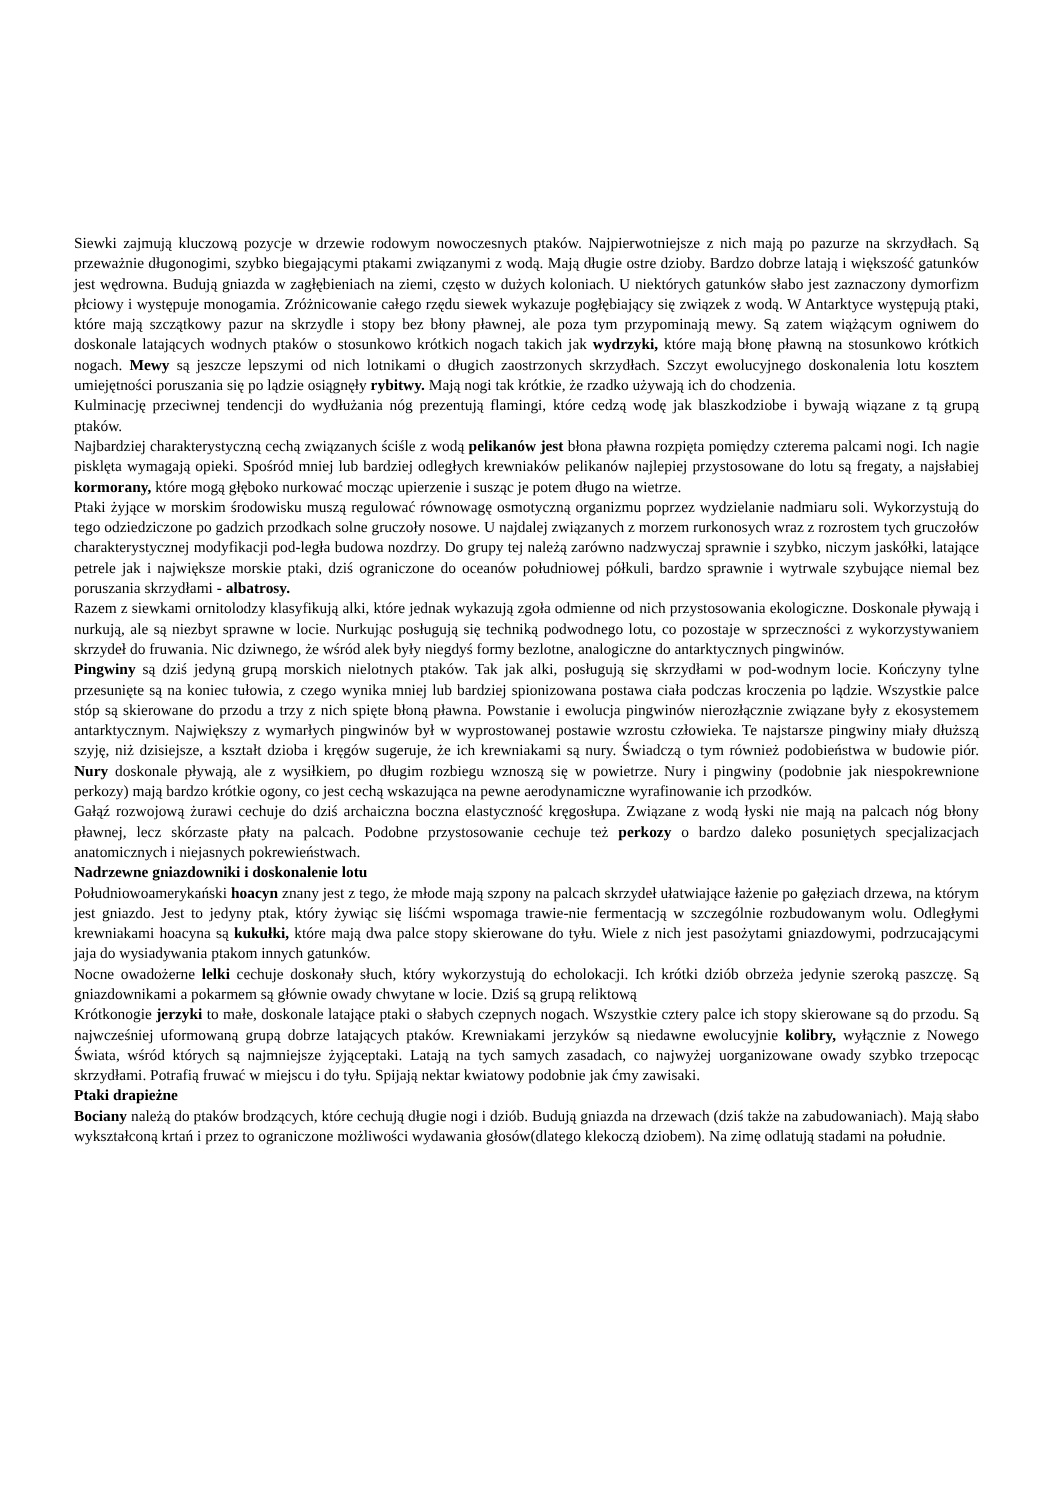Siewki zajmują kluczową pozycje w drzewie rodowym nowoczesnych ptaków. Najpierwotniejsze z nich mają po pazurze na skrzydłach. Są przeważnie długonogimi, szybko biegającymi ptakami związanymi z wodą. Mają długie ostre dzioby. Bardzo dobrze latają i większość gatunków jest wędrowna. Budują gniazda w zagłębieniach na ziemi, często w dużych koloniach. U niektórych gatunków słabo jest zaznaczony dymorfizm płciowy i występuje monogamia. Zróżnicowanie całego rzędu siewek wykazuje pogłębiający się związek z wodą. W Antarktyce występują ptaki, które mają szczątkowy pazur na skrzydle i stopy bez błony pławnej, ale poza tym przypominają mewy. Są zatem wiążącym ogniwem do doskonale latających wodnych ptaków o stosunkowo krótkich nogach takich jak wydrzyki, które mają błonę pławną na stosunkowo krótkich nogach. Mewy są jeszcze lepszymi od nich lotnikami o długich zaostrzonych skrzydłach. Szczyt ewolucyjnego doskonalenia lotu kosztem umiejętności poruszania się po lądzie osiągnęły rybitwy. Mają nogi tak krótkie, że rzadko używają ich do chodzenia.
Kulminację przeciwnej tendencji do wydłużania nóg prezentują flamingi, które cedzą wodę jak blaszkodziobe i bywają wiązane z tą grupą ptaków.
Najbardziej charakterystyczną cechą związanych ściśle z wodą pelikanów jest błona pławna rozpięta pomiędzy czterema palcami nogi. Ich nagie pisklęta wymagają opieki. Spośród mniej lub bardziej odległych krewniaków pelikanów najlepiej przystosowane do lotu są fregaty, a najsłabiej kormorany, które mogą głęboko nurkować mocząc upierzenie i susząc je potem długo na wietrze.
Ptaki żyjące w morskim środowisku muszą regulować równowagę osmotyczną organizmu poprzez wydzielanie nadmiaru soli. Wykorzystują do tego odziedziczone po gadzich przodkach solne gruczoły nosowe. U najdalej związanych z morzem rurkonosych wraz z rozrostem tych gruczołów charakterystycznej modyfikacji pod-legła budowa nozdrzy. Do grupy tej należą zarówno nadzwyczaj sprawnie i szybko, niczym jaskółki, latające petrele jak i największe morskie ptaki, dziś ograniczone do oceanów południowej półkuli, bardzo sprawnie i wytrwale szybujące niemal bez poruszania skrzydłami - albatrosy.
Razem z siewkami ornitolodzy klasyfikują alki, które jednak wykazują zgoła odmienne od nich przystosowania ekologiczne. Doskonale pływają i nurkują, ale są niezbyt sprawne w locie. Nurkując posługują się techniką podwodnego lotu, co pozostaje w sprzeczności z wykorzystywaniem skrzydeł do fruwania. Nic dziwnego, że wśród alek były niegdyś formy bezlotne, analogiczne do antarktycznych pingwinów.
Pingwiny są dziś jedyną grupą morskich nielotnych ptaków. Tak jak alki, posługują się skrzydłami w pod-wodnym locie. Kończyny tylne przesunięte są na koniec tułowia, z czego wynika mniej lub bardziej spionizowana postawa ciała podczas kroczenia po lądzie. Wszystkie palce stóp są skierowane do przodu a trzy z nich spięte błoną pławna. Powstanie i ewolucja pingwinów nierozłącznie związane były z ekosystemem antarktycznym. Największy z wymarłych pingwinów był w wyprostowanej postawie wzrostu człowieka. Te najstarsze pingwiny miały dłuższą szyję, niż dzisiejsze, a kształt dzioba i kręgów sugeruje, że ich krewniakami są nury. Świadczą o tym również podobieństwa w budowie piór. Nury doskonale pływają, ale z wysiłkiem, po długim rozbiegu wznoszą się w powietrze. Nury i pingwiny (podobnie jak niespokrewnione perkozy) mają bardzo krótkie ogony, co jest cechą wskazująca na pewne aerodynamiczne wyrafinowanie ich przodków.
Gałąź rozwojową żurawi cechuje do dziś archaiczna boczna elastyczność kręgosłupa. Związane z wodą łyski nie mają na palcach nóg błony pławnej, lecz skórzaste płaty na palcach. Podobne przystosowanie cechuje też perkozy o bardzo daleko posuniętych specjalizacjach anatomicznych i niejasnych pokrewieństwach.
Nadrzewne gniazdowniki i doskonalenie lotu
Południowoamerykański hoacyn znany jest z tego, że młode mają szpony na palcach skrzydeł ułatwiające łażenie po gałęziach drzewa, na którym jest gniazdo. Jest to jedyny ptak, który żywiąc się liśćmi wspomaga trawie-nie fermentacją w szczególnie rozbudowanym wolu. Odległymi krewniakami hoacyna są kukułki, które mają dwa palce stopy skierowane do tyłu. Wiele z nich jest pasożytami gniazdowymi, podrzucającymi jaja do wysiadywania ptakom innych gatunków.
Nocne owadożerne lelki cechuje doskonały słuch, który wykorzystują do echolokacji. Ich krótki dziób obrzeża jedynie szeroką paszczę. Są gniazdownikami a pokarmem są głównie owady chwytane w locie. Dziś są grupą reliktową
Krótkonogie jerzyki to małe, doskonale latające ptaki o słabych czepnych nogach. Wszystkie cztery palce ich stopy skierowane są do przodu. Są najwcześniej uformowaną grupą dobrze latających ptaków. Krewniakami jerzyków są niedawne ewolucyjnie kolibry, wyłącznie z Nowego Świata, wśród których są najmniejsze żyjąceptaki. Latają na tych samych zasadach, co najwyżej uorganizowane owady szybko trzepocąc skrzydłami. Potrafią fruwać w miejscu i do tyłu. Spijają nektar kwiatowy podobnie jak ćmy zawisaki.
Ptaki drapieżne
Bociany należą do ptaków brodzących, które cechują długie nogi i dziób. Budują gniazda na drzewach (dziś także na zabudowaniach). Mają słabo wykształconą krtań i przez to ograniczone możliwości wydawania głosów(dlatego klekoczą dziobem). Na zimę odlatują stadami na południe.